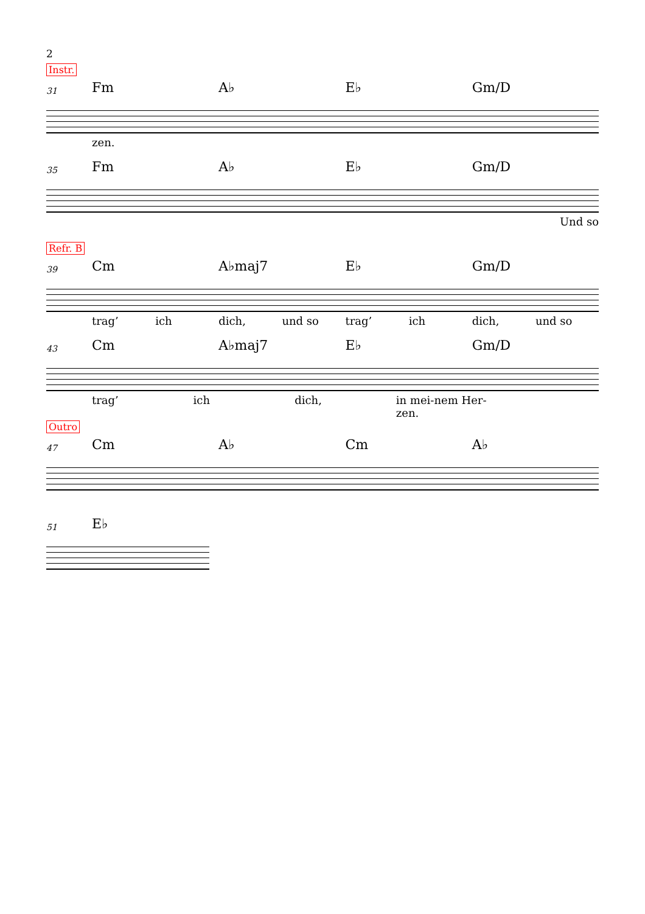2
Instr.
31 Fm A♭ E♭ Gm/D
zen.
35 Fm A♭ E♭ Gm/D
Und so
Refr. B
39 Cm A♭maj7 E♭ Gm/D
trag’ ich dich, und so trag’ ich dich, und so
43 Cm A♭maj7 E♭ Gm/D
trag’ ich dich, in mei-nem Her- zen.
Outro
47 Cm A♭ Cm A♭
51 E♭